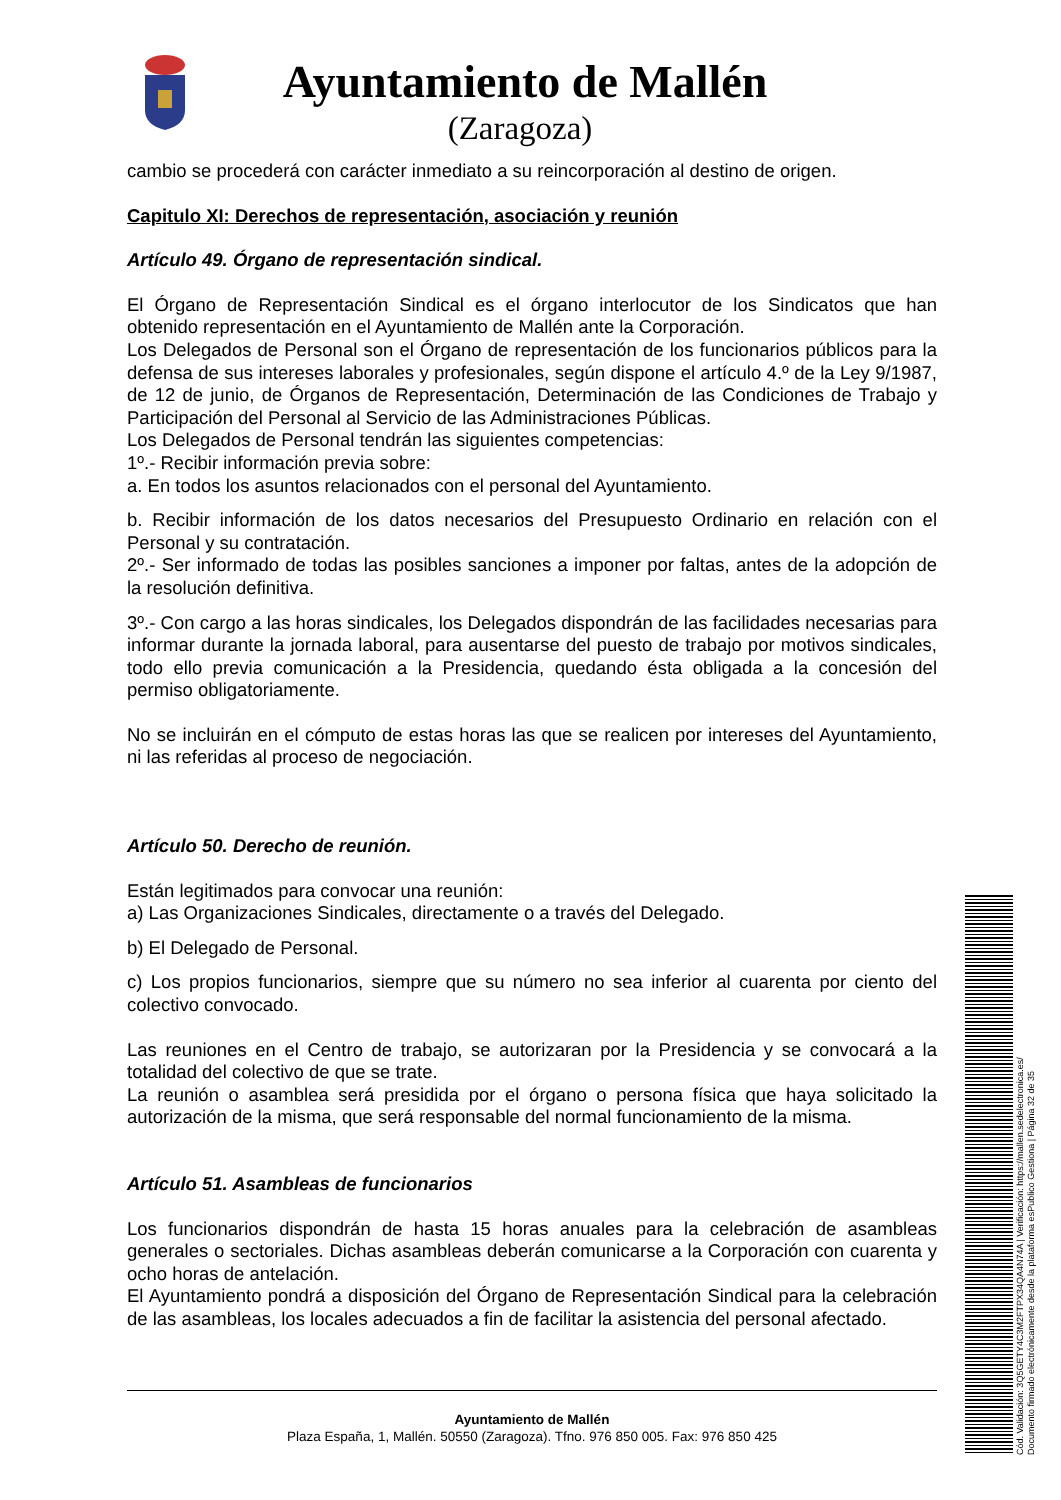Ayuntamiento de Mallén
(Zaragoza)
cambio se procederá con carácter inmediato a su reincorporación al destino de origen.
Capitulo XI: Derechos de representación, asociación y reunión
Artículo 49. Órgano de representación sindical.
El Órgano de Representación Sindical es el órgano interlocutor de los Sindicatos que han obtenido representación en el Ayuntamiento de Mallén ante la Corporación.
Los Delegados de Personal son el Órgano de representación de los funcionarios públicos para la defensa de sus intereses laborales y profesionales, según dispone el artículo 4.º de la Ley 9/1987, de 12 de junio, de Órganos de Representación, Determinación de las Condiciones de Trabajo y Participación del Personal al Servicio de las Administraciones Públicas.
Los Delegados de Personal tendrán las siguientes competencias:
1º.- Recibir información previa sobre:
a. En todos los asuntos relacionados con el personal del Ayuntamiento.
b. Recibir información de los datos necesarios del Presupuesto Ordinario en relación con el Personal y su contratación.
2º.- Ser informado de todas las posibles sanciones a imponer por faltas, antes de la adopción de la resolución definitiva.
3º.- Con cargo a las horas sindicales, los Delegados dispondrán de las facilidades necesarias para informar durante la jornada laboral, para ausentarse del puesto de trabajo por motivos sindicales, todo ello previa comunicación a la Presidencia, quedando ésta obligada a la concesión del permiso obligatoriamente.
No se incluirán en el cómputo de estas horas las que se realicen por intereses del Ayuntamiento, ni las referidas al proceso de negociación.
Artículo 50. Derecho de reunión.
Están legitimados para convocar una reunión:
a) Las Organizaciones Sindicales, directamente o a través del Delegado.
b) El Delegado de Personal.
c) Los propios funcionarios, siempre que su número no sea inferior al cuarenta por ciento del colectivo convocado.
Las reuniones en el Centro de trabajo, se autorizaran por la Presidencia y se convocará a la totalidad del colectivo de que se trate.
La reunión o asamblea será presidida por el órgano o persona física que haya solicitado la autorización de la misma, que será responsable del normal funcionamiento de la misma.
Artículo 51. Asambleas de funcionarios
Los funcionarios dispondrán de hasta 15 horas anuales para la celebración de asambleas generales o sectoriales. Dichas asambleas deberán comunicarse a la Corporación con cuarenta y ocho horas de antelación.
El Ayuntamiento pondrá a disposición del Órgano de Representación Sindical para la celebración de las asambleas, los locales adecuados a fin de facilitar la asistencia del personal afectado.
Ayuntamiento de Mallén
Plaza España, 1, Mallén. 50550 (Zaragoza). Tfno. 976 850 005. Fax: 976 850 425
Cód. Validación: 3Q5GETY4C3M2FTPX34QA4N74A | Verificación: https://mallen.sedelectronica.es/
Documento firmado electrónicamente desde la plataforma esPublico Gestiona | Página 32 de 35